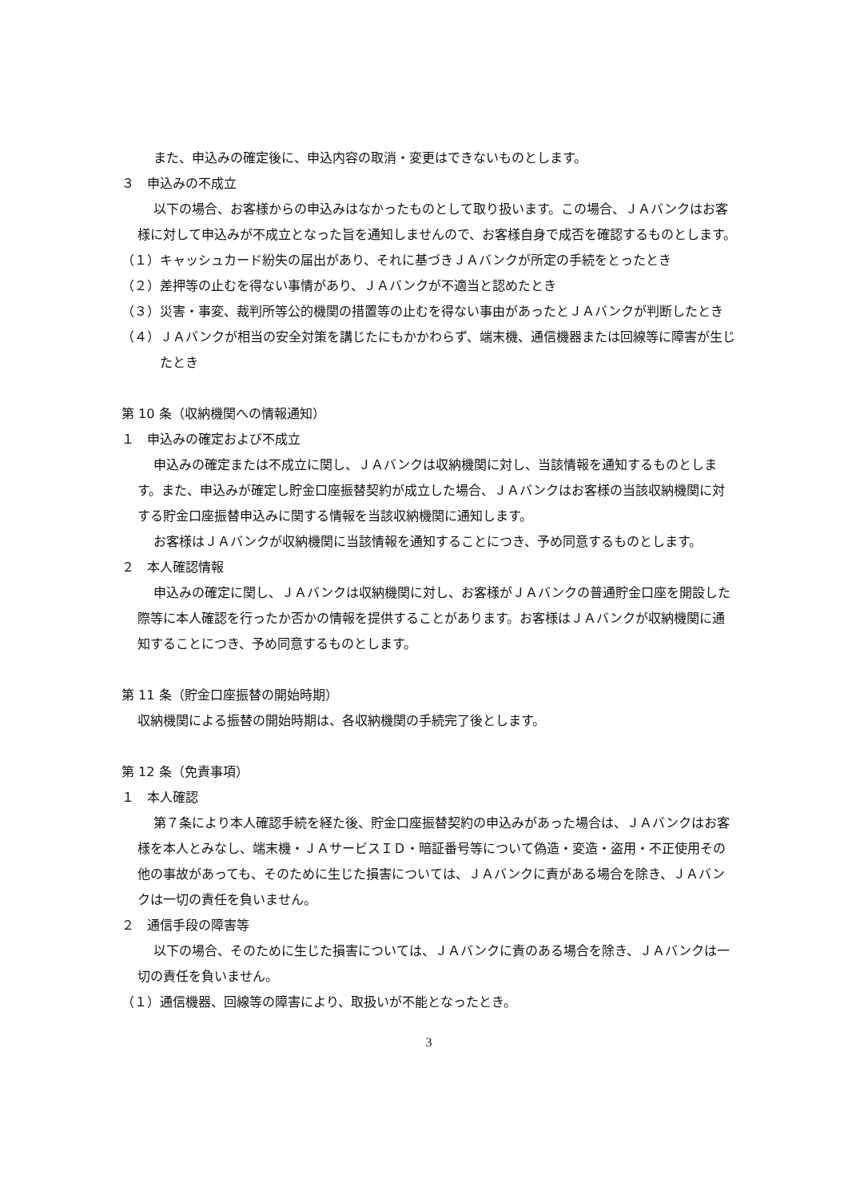また、申込みの確定後に、申込内容の取消・変更はできないものとします。
３　申込みの不成立
以下の場合、お客様からの申込みはなかったものとして取り扱います。この場合、ＪＡバンクはお客様に対して申込みが不成立となった旨を通知しませんので、お客様自身で成否を確認するものとします。
（１）キャッシュカード紛失の届出があり、それに基づきＪＡバンクが所定の手続をとったとき
（２）差押等の止むを得ない事情があり、ＪＡバンクが不適当と認めたとき
（３）災害・事変、裁判所等公的機関の措置等の止むを得ない事由があったとＪＡバンクが判断したとき
（４）ＪＡバンクが相当の安全対策を講じたにもかかわらず、端末機、通信機器または回線等に障害が生じたとき
第 10 条（収納機関への情報通知）
１　申込みの確定および不成立
申込みの確定または不成立に関し、ＪＡバンクは収納機関に対し、当該情報を通知するものとします。また、申込みが確定し貯金口座振替契約が成立した場合、ＪＡバンクはお客様の当該収納機関に対する貯金口座振替申込みに関する情報を当該収納機関に通知します。
お客様はＪＡバンクが収納機関に当該情報を通知することにつき、予め同意するものとします。
２　本人確認情報
申込みの確定に関し、ＪＡバンクは収納機関に対し、お客様がＪＡバンクの普通貯金口座を開設した際等に本人確認を行ったか否かの情報を提供することがあります。お客様はＪＡバンクが収納機関に通知することにつき、予め同意するものとします。
第 11 条（貯金口座振替の開始時期）
収納機関による振替の開始時期は、各収納機関の手続完了後とします。
第 12 条（免責事項）
１　本人確認
第７条により本人確認手続を経た後、貯金口座振替契約の申込みがあった場合は、ＪＡバンクはお客様を本人とみなし、端末機・ＪＡサービスＩＤ・暗証番号等について偽造・変造・盗用・不正使用その他の事故があっても、そのために生じた損害については、ＪＡバンクに責がある場合を除き、ＪＡバンクは一切の責任を負いません。
２　通信手段の障害等
以下の場合、そのために生じた損害については、ＪＡバンクに責のある場合を除き、ＪＡバンクは一切の責任を負いません。
（１）通信機器、回線等の障害により、取扱いが不能となったとき。
3